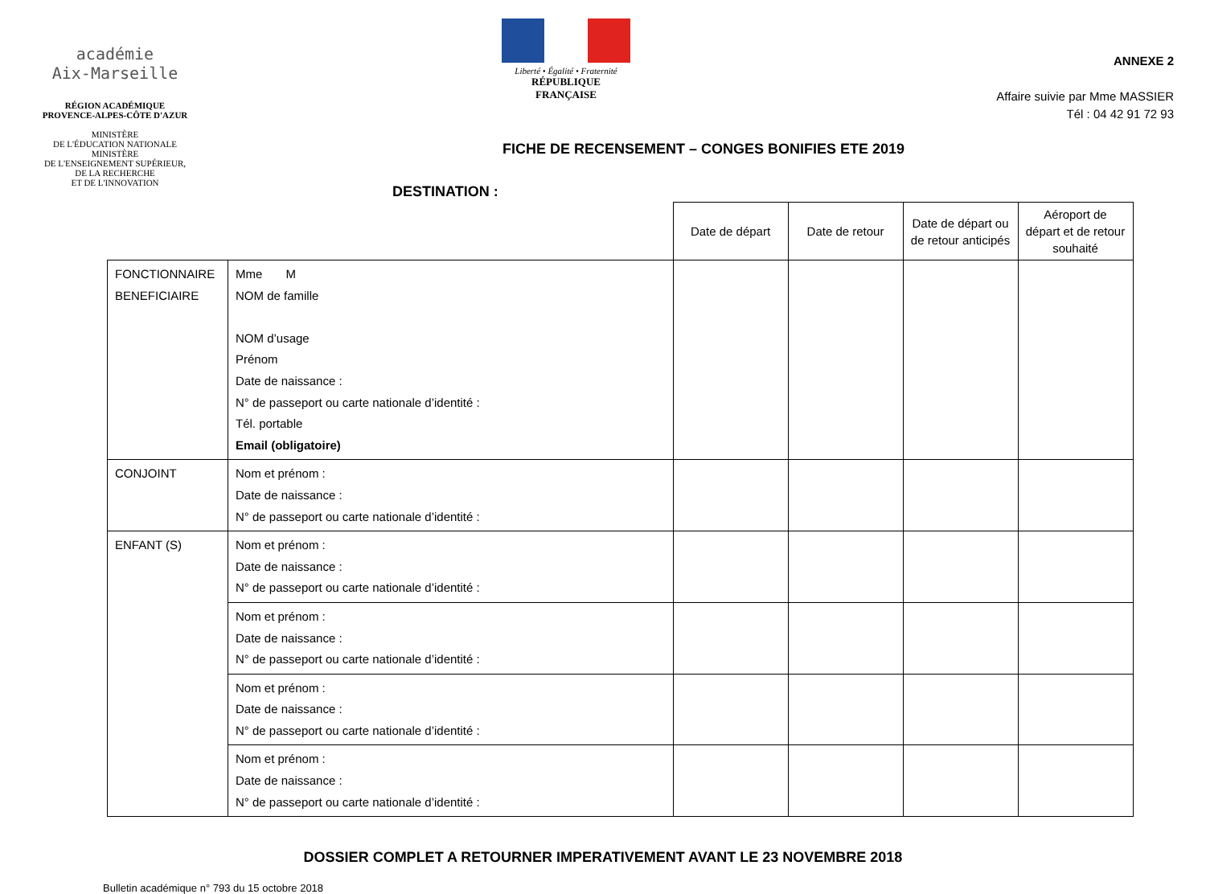académie
Aix-Marseille
RÉGION ACADÉMIQUE
PROVENCE-ALPES-CÔTE D'AZUR
MINISTÈRE
DE L'ÉDUCATION NATIONALE
MINISTÈRE
DE L'ENSEIGNEMENT SUPÉRIEUR,
DE LA RECHERCHE
ET DE L'INNOVATION
Liberté • Égalité • Fraternité
RÉPUBLIQUE FRANÇAISE
ANNEXE 2
Affaire suivie par Mme MASSIER
Tél : 04 42 91 72 93
FICHE DE RECENSEMENT – CONGES BONIFIES ETE 2019
DESTINATION :
| | | Date de départ | Date de retour | Date de départ ou de retour anticipés | Aéroport de départ et de retour souhaité |
| FONCTIONNAIRE BENEFICIAIRE | Mme M NOM de famille NOM d’usage Prénom Date de naissance : N° de passeport ou carte nationale d’identité : Tél. portable Email (obligatoire) | | | | |
| CONJOINT | Nom et prénom : Date de naissance : N° de passeport ou carte nationale d’identité : | | | | |
| ENFANT (S) | Nom et prénom : Date de naissance : N° de passeport ou carte nationale d’identité : | | | | |
| | Nom et prénom : Date de naissance : N° de passeport ou carte nationale d’identité : | | | | |
| | Nom et prénom : Date de naissance : N° de passeport ou carte nationale d’identité : | | | | |
| | Nom et prénom : Date de naissance : N° de passeport ou carte nationale d’identité : | | | | |
DOSSIER COMPLET A RETOURNER IMPERATIVEMENT AVANT LE 23 NOVEMBRE 2018
Bulletin académique n° 793 du 15 octobre 2018